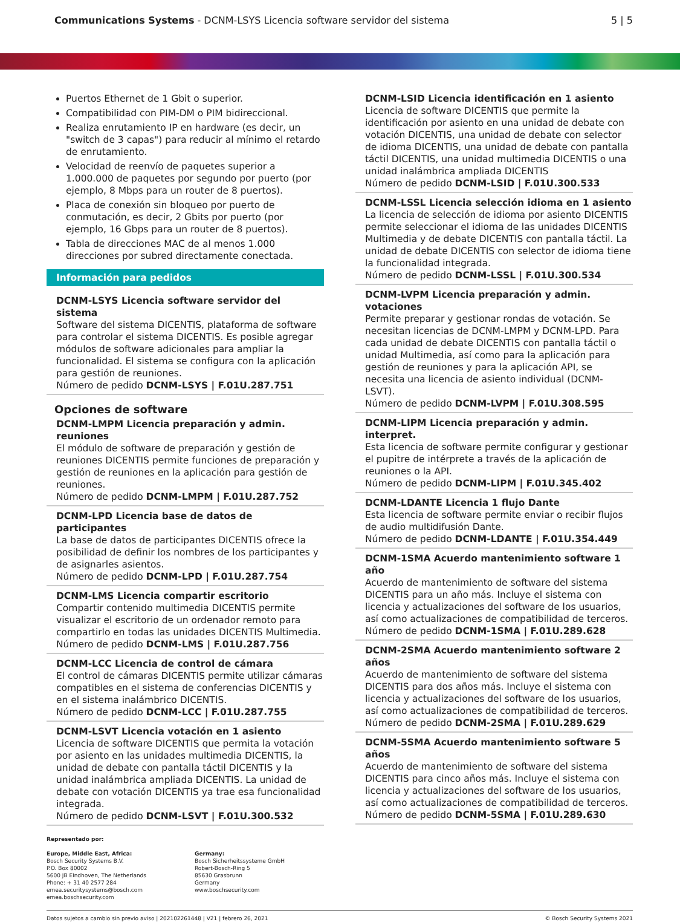Communications Systems - DCNM-LSYS Licencia software servidor del sistema
5 | 5
Puertos Ethernet de 1 Gbit o superior.
Compatibilidad con PIM-DM o PIM bidireccional.
Realiza enrutamiento IP en hardware (es decir, un "switch de 3 capas") para reducir al mínimo el retardo de enrutamiento.
Velocidad de reenvío de paquetes superior a 1.000.000 de paquetes por segundo por puerto (por ejemplo, 8 Mbps para un router de 8 puertos).
Placa de conexión sin bloqueo por puerto de conmutación, es decir, 2 Gbits por puerto (por ejemplo, 16 Gbps para un router de 8 puertos).
Tabla de direcciones MAC de al menos 1.000 direcciones por subred directamente conectada.
Información para pedidos
DCNM-LSYS Licencia software servidor del sistema
Software del sistema DICENTIS, plataforma de software para controlar el sistema DICENTIS. Es posible agregar módulos de software adicionales para ampliar la funcionalidad. El sistema se configura con la aplicación para gestión de reuniones.
Número de pedido DCNM-LSYS | F.01U.287.751
Opciones de software
DCNM-LMPM Licencia preparación y admin. reuniones
El módulo de software de preparación y gestión de reuniones DICENTIS permite funciones de preparación y gestión de reuniones en la aplicación para gestión de reuniones.
Número de pedido DCNM-LMPM | F.01U.287.752
DCNM-LPD Licencia base de datos de participantes
La base de datos de participantes DICENTIS ofrece la posibilidad de definir los nombres de los participantes y de asignarles asientos.
Número de pedido DCNM-LPD | F.01U.287.754
DCNM-LMS Licencia compartir escritorio
Compartir contenido multimedia DICENTIS permite visualizar el escritorio de un ordenador remoto para compartirlo en todas las unidades DICENTIS Multimedia.
Número de pedido DCNM-LMS | F.01U.287.756
DCNM-LCC Licencia de control de cámara
El control de cámaras DICENTIS permite utilizar cámaras compatibles en el sistema de conferencias DICENTIS y en el sistema inalámbrico DICENTIS.
Número de pedido DCNM-LCC | F.01U.287.755
DCNM-LSVT Licencia votación en 1 asiento
Licencia de software DICENTIS que permita la votación por asiento en las unidades multimedia DICENTIS, la unidad de debate con pantalla táctil DICENTIS y la unidad inalámbrica ampliada DICENTIS. La unidad de debate con votación DICENTIS ya trae esa funcionalidad integrada.
Número de pedido DCNM-LSVT | F.01U.300.532
DCNM-LSID Licencia identificación en 1 asiento
Licencia de software DICENTIS que permite la identificación por asiento en una unidad de debate con votación DICENTIS, una unidad de debate con selector de idioma DICENTIS, una unidad de debate con pantalla táctil DICENTIS, una unidad multimedia DICENTIS o una unidad inalámbrica ampliada DICENTIS
Número de pedido DCNM-LSID | F.01U.300.533
DCNM-LSSL Licencia selección idioma en 1 asiento
La licencia de selección de idioma por asiento DICENTIS permite seleccionar el idioma de las unidades DICENTIS Multimedia y de debate DICENTIS con pantalla táctil. La unidad de debate DICENTIS con selector de idioma tiene la funcionalidad integrada.
Número de pedido DCNM-LSSL | F.01U.300.534
DCNM-LVPM Licencia preparación y admin. votaciones
Permite preparar y gestionar rondas de votación. Se necesitan licencias de DCNM-LMPM y DCNM-LPD. Para cada unidad de debate DICENTIS con pantalla táctil o unidad Multimedia, así como para la aplicación para gestión de reuniones y para la aplicación API, se necesita una licencia de asiento individual (DCNM-LSVT).
Número de pedido DCNM-LVPM | F.01U.308.595
DCNM-LIPM Licencia preparación y admin. interpret.
Esta licencia de software permite configurar y gestionar el pupitre de intérprete a través de la aplicación de reuniones o la API.
Número de pedido DCNM-LIPM | F.01U.345.402
DCNM-LDANTE Licencia 1 flujo Dante
Esta licencia de software permite enviar o recibir flujos de audio multidifusión Dante.
Número de pedido DCNM-LDANTE | F.01U.354.449
DCNM-1SMA Acuerdo mantenimiento software 1 año
Acuerdo de mantenimiento de software del sistema DICENTIS para un año más. Incluye el sistema con licencia y actualizaciones del software de los usuarios, así como actualizaciones de compatibilidad de terceros.
Número de pedido DCNM-1SMA | F.01U.289.628
DCNM-2SMA Acuerdo mantenimiento software 2 años
Acuerdo de mantenimiento de software del sistema DICENTIS para dos años más. Incluye el sistema con licencia y actualizaciones del software de los usuarios, así como actualizaciones de compatibilidad de terceros.
Número de pedido DCNM-2SMA | F.01U.289.629
DCNM-5SMA Acuerdo mantenimiento software 5 años
Acuerdo de mantenimiento de software del sistema DICENTIS para cinco años más. Incluye el sistema con licencia y actualizaciones del software de los usuarios, así como actualizaciones de compatibilidad de terceros.
Número de pedido DCNM-5SMA | F.01U.289.630
Representado por:
Europe, Middle East, Africa:
Bosch Security Systems B.V.
P.O. Box 80002
5600 JB Eindhoven, The Netherlands
Phone: + 31 40 2577 284
emea.securitysystems@bosch.com
emea.boschsecurity.com
Germany:
Bosch Sicherheitssysteme GmbH
Robert-Bosch-Ring 5
85630 Grasbrunn
Germany
www.boschsecurity.com
Datos sujetos a cambio sin previo aviso | 202102261448 | V21 | febrero 26, 2021 © Bosch Security Systems 2021